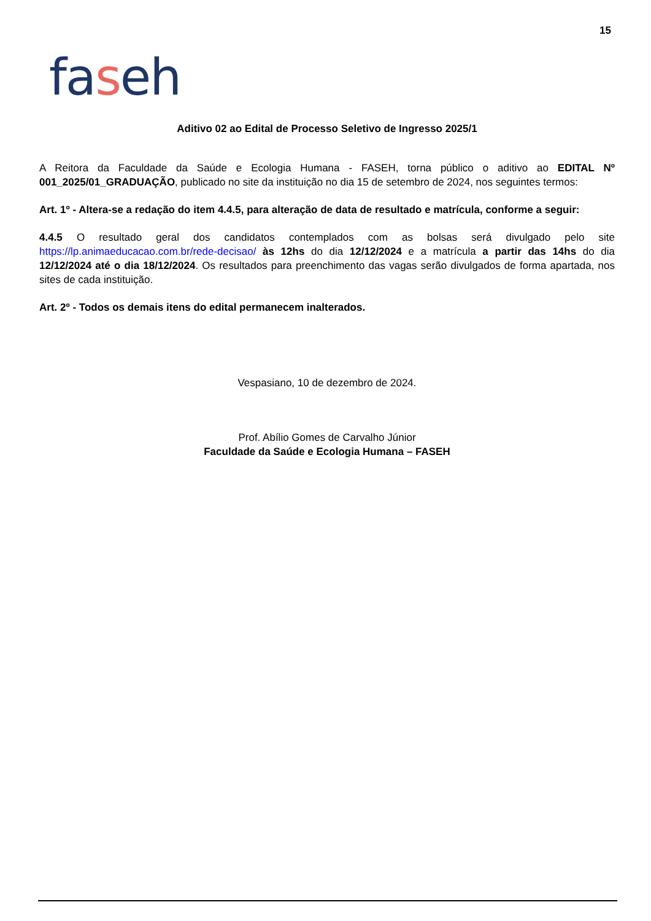15
faseh
Aditivo 02 ao Edital de Processo Seletivo de Ingresso 2025/1
A Reitora da Faculdade da Saúde e Ecologia Humana - FASEH, torna público o aditivo ao EDITAL Nº 001_2025/01_GRADUAÇÃO, publicado no site da instituição no dia 15 de setembro de 2024, nos seguintes termos:
Art. 1º - Altera-se a redação do item 4.4.5, para alteração de data de resultado e matrícula, conforme a seguir:
4.4.5 O resultado geral dos candidatos contemplados com as bolsas será divulgado pelo site https://lp.animaeducacao.com.br/rede-decisao/ às 12hs do dia 12/12/2024 e a matrícula a partir das 14hs do dia 12/12/2024 até o dia 18/12/2024. Os resultados para preenchimento das vagas serão divulgados de forma apartada, nos sites de cada instituição.
Art. 2º - Todos os demais itens do edital permanecem inalterados.
Vespasiano, 10 de dezembro de 2024.
Prof. Abílio Gomes de Carvalho Júnior
Faculdade da Saúde e Ecologia Humana – FASEH